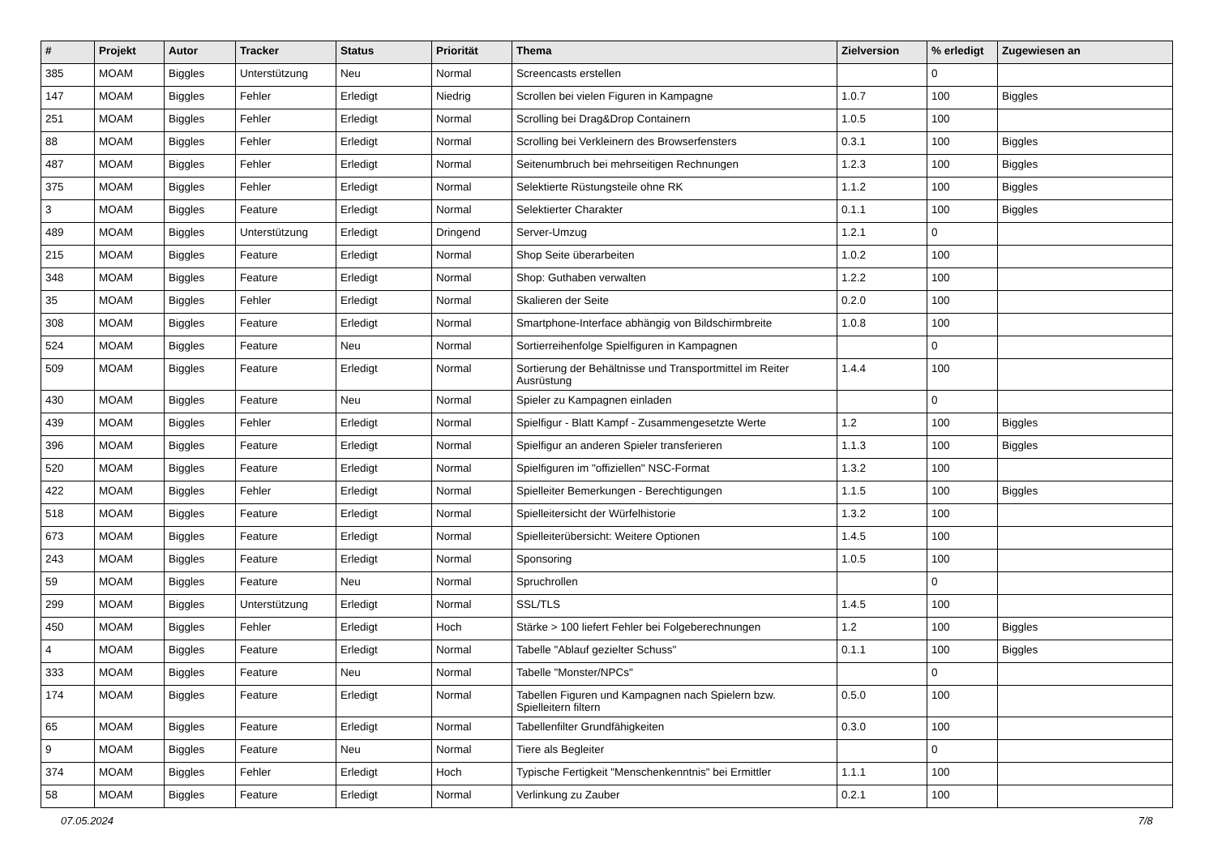| # | Projekt | Autor | Tracker | Status | Priorität | Thema | Zielversion | % erledigt | Zugewiesen an |
| --- | --- | --- | --- | --- | --- | --- | --- | --- | --- |
| 385 | MOAM | Biggles | Unterstützung | Neu | Normal | Screencasts erstellen | | 0 | |
| 147 | MOAM | Biggles | Fehler | Erledigt | Niedrig | Scrollen bei vielen Figuren in Kampagne | 1.0.7 | 100 | Biggles |
| 251 | MOAM | Biggles | Fehler | Erledigt | Normal | Scrolling bei Drag&Drop Containern | 1.0.5 | 100 | |
| 88 | MOAM | Biggles | Fehler | Erledigt | Normal | Scrolling bei Verkleinern des Browserfensters | 0.3.1 | 100 | Biggles |
| 487 | MOAM | Biggles | Fehler | Erledigt | Normal | Seitenumbruch bei mehrseitigen Rechnungen | 1.2.3 | 100 | Biggles |
| 375 | MOAM | Biggles | Fehler | Erledigt | Normal | Selektierte Rüstungsteile ohne RK | 1.1.2 | 100 | Biggles |
| 3 | MOAM | Biggles | Feature | Erledigt | Normal | Selektierter Charakter | 0.1.1 | 100 | Biggles |
| 489 | MOAM | Biggles | Unterstützung | Erledigt | Dringend | Server-Umzug | 1.2.1 | 0 | |
| 215 | MOAM | Biggles | Feature | Erledigt | Normal | Shop Seite überarbeiten | 1.0.2 | 100 | |
| 348 | MOAM | Biggles | Feature | Erledigt | Normal | Shop: Guthaben verwalten | 1.2.2 | 100 | |
| 35 | MOAM | Biggles | Fehler | Erledigt | Normal | Skalieren der Seite | 0.2.0 | 100 | |
| 308 | MOAM | Biggles | Feature | Erledigt | Normal | Smartphone-Interface abhängig von Bildschirmbreite | 1.0.8 | 100 | |
| 524 | MOAM | Biggles | Feature | Neu | Normal | Sortierreihenfolge Spielfiguren in Kampagnen | | 0 | |
| 509 | MOAM | Biggles | Feature | Erledigt | Normal | Sortierung der Behältnisse und Transportmittel im Reiter Ausrüstung | 1.4.4 | 100 | |
| 430 | MOAM | Biggles | Feature | Neu | Normal | Spieler zu Kampagnen einladen | | 0 | |
| 439 | MOAM | Biggles | Fehler | Erledigt | Normal | Spielfigur - Blatt Kampf - Zusammengesetzte Werte | 1.2 | 100 | Biggles |
| 396 | MOAM | Biggles | Feature | Erledigt | Normal | Spielfigur an anderen Spieler transferieren | 1.1.3 | 100 | Biggles |
| 520 | MOAM | Biggles | Feature | Erledigt | Normal | Spielfiguren im "offiziellen" NSC-Format | 1.3.2 | 100 | |
| 422 | MOAM | Biggles | Fehler | Erledigt | Normal | Spielleiter Bemerkungen - Berechtigungen | 1.1.5 | 100 | Biggles |
| 518 | MOAM | Biggles | Feature | Erledigt | Normal | Spielleitersicht der Würfelhistorie | 1.3.2 | 100 | |
| 673 | MOAM | Biggles | Feature | Erledigt | Normal | Spielleiterübersicht: Weitere Optionen | 1.4.5 | 100 | |
| 243 | MOAM | Biggles | Feature | Erledigt | Normal | Sponsoring | 1.0.5 | 100 | |
| 59 | MOAM | Biggles | Feature | Neu | Normal | Spruchrollen | | 0 | |
| 299 | MOAM | Biggles | Unterstützung | Erledigt | Normal | SSL/TLS | 1.4.5 | 100 | |
| 450 | MOAM | Biggles | Fehler | Erledigt | Hoch | Stärke > 100 liefert Fehler bei Folgeberechnungen | 1.2 | 100 | Biggles |
| 4 | MOAM | Biggles | Feature | Erledigt | Normal | Tabelle "Ablauf gezielter Schuss" | 0.1.1 | 100 | Biggles |
| 333 | MOAM | Biggles | Feature | Neu | Normal | Tabelle "Monster/NPCs" | | 0 | |
| 174 | MOAM | Biggles | Feature | Erledigt | Normal | Tabellen Figuren und Kampagnen nach Spielern bzw. Spielleitern filtern | 0.5.0 | 100 | |
| 65 | MOAM | Biggles | Feature | Erledigt | Normal | Tabellenfilter Grundfähigkeiten | 0.3.0 | 100 | |
| 9 | MOAM | Biggles | Feature | Neu | Normal | Tiere als Begleiter | | 0 | |
| 374 | MOAM | Biggles | Fehler | Erledigt | Hoch | Typische Fertigkeit "Menschenkenntnis" bei Ermittler | 1.1.1 | 100 | |
| 58 | MOAM | Biggles | Feature | Erledigt | Normal | Verlinkung zu Zauber | 0.2.1 | 100 | |
07.05.2024 7/8